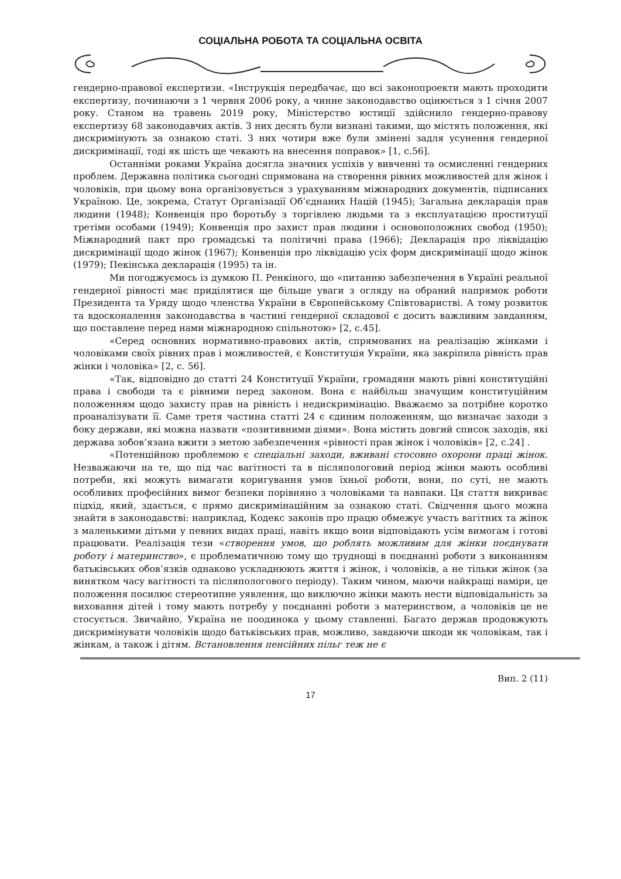СОЦІАЛЬНА РОБОТА ТА СОЦІАЛЬНА ОСВІТА
гендерно-правової експертизи. «Інструкція передбачає, що всі законопроекти мають проходити експертизу, починаючи з 1 червня 2006 року, а чинне законодавство оцінюється з 1 січня 2007 року. Станом на травень 2019 року, Міністерство юстиції здійснило гендерно-правову експертизу 68 законодавчих актів. З них десять були визнані такими, що містять положення, які дискримінують за ознакою статі. З них чотири вже були змінені задля усунення гендерної дискримінації, тоді як шість ще чекають на внесення поправок» [1, с.56].
Останніми роками Україна досягла значних успіхів у вивченні та осмисленні гендерних проблем. Державна політика сьогодні спрямована на створення рівних можливостей для жінок і чоловіків, при цьому вона організовується з урахуванням міжнародних документів, підписаних Україною. Це, зокрема, Статут Організації Об’єднаних Націй (1945); Загальна декларація прав людини (1948); Конвенція про боротьбу з торгівлею людьми та з експлуатацією проституції третіми особами (1949); Конвенція про захист прав людини і основоположних свобод (1950); Міжнародний пакт про громадські та політичні права (1966); Декларація про ліквідацію дискримінації щодо жінок (1967); Конвенція про ліквідацію усіх форм дискримінації щодо жінок (1979); Пекінська декларація (1995) та ін.
Ми погоджуємось із думкою П. Ренкіного, що «питанню забезпечення в Україні реальної гендерної рівності має приділятися ще більше уваги з огляду на обраний напрямок роботи Президента та Уряду щодо членства України в Європейському Співтоваристві. А тому розвиток та вдосконалення законодавства в частині гендерної складової є досить важливим завданням, що поставлене перед нами міжнародною спільнотою» [2, с.45].
«Серед основних нормативно-правових актів, спрямованих на реалізацію жінками і чоловіками своїх рівних прав і можливостей, є Конституція України, яка закріпила рівність прав жінки і чоловіка» [2, с. 56].
«Так, відповідно до статті 24 Конституції України, громадяни мають рівні конституційні права і свободи та є рівними перед законом. Вона є найбільш значущим конституційним положенням щодо захисту прав на рівність і недискримінацію. Вважаємо за потрібне коротко проаналізувати її. Саме третя частина статті 24 є єдиним положенням, що визначає заходи з боку держави, які можна назвати «позитивними діями». Вона містить довгий список заходів, які держава зобов’язана вжити з метою забезпечення «рівності прав жінок і чоловіків» [2, с.24] .
«Потенційною проблемою є спеціальні заходи, вживані стосовно охорони праці жінок. Незважаючи на те, що під час вагітності та в післяпологовий період жінки мають особливі потреби, які можуть вимагати коригування умов їхньої роботи, вони, по суті, не мають особливих професійних вимог безпеки порівняно з чоловіками та навпаки. Ця стаття викриває підхід, який, здається, є прямо дискримінаційним за ознакою статі. Свідчення цього можна знайти в законодавстві: наприклад, Кодекс законів про працю обмежує участь вагітних та жінок з маленькими дітьми у певних видах праці, навіть якщо вони відповідають усім вимогам і готові працювати. Реалізація тези «створення умов, що роблять можливим для жінки поєднувати роботу і материнство», є проблематичною тому що труднощі в поєднанні роботи з виконанням батьківських обов’язків однаково ускладнюють життя і жінок, і чоловіків, а не тільки жінок (за винятком часу вагітності та післяпологового періоду). Таким чином, маючи найкращі наміри, це положення посилює стереотипне уявлення, що виключно жінки мають нести відповідальність за виховання дітей і тому мають потребу у поєднанні роботи з материнством, а чоловіків це не стосується. Звичайно, Україна не поодинока у цьому ставленні. Багато держав продовжують дискримінувати чоловіків щодо батьківських прав, можливо, завдаючи шкоди як чоловікам, так і жінкам, а також і дітям. Встановлення пенсійних пільг теж не є
Вип. 2 (11)
17